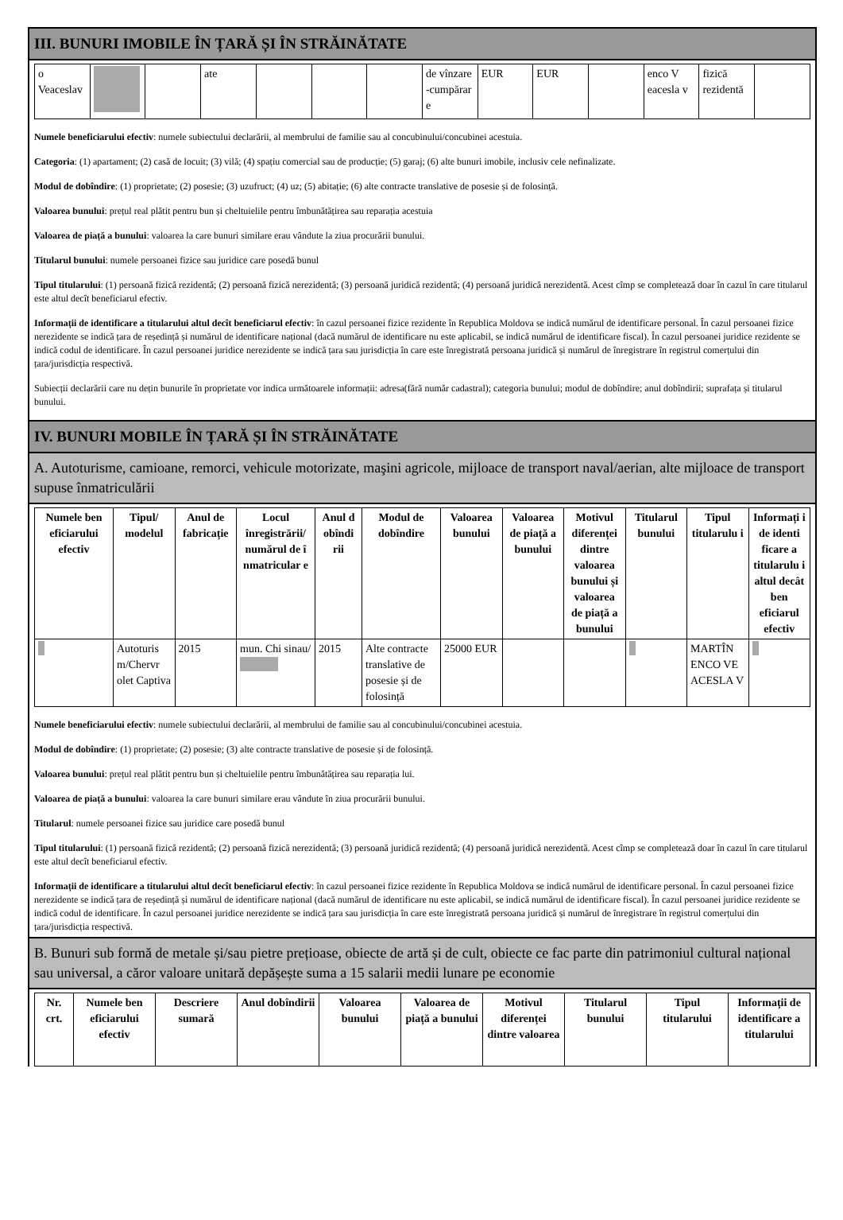III. BUNURI IMOBILE ÎN ȚARĂ ȘI ÎN STRĂINĂTATE
| o Veaceslav | | | ate | | | | de vînzare -cumpărar e | EUR | EUR | | enco V eacesla v | fizică rezidentă | |
Numele beneficiarului efectiv: numele subiectului declarării, al membrului de familie sau al concubinului/concubinei acestuia.
Categoria: (1) apartament; (2) casă de locuit; (3) vilă; (4) spațiu comercial sau de producție; (5) garaj; (6) alte bunuri imobile, inclusiv cele nefinalizate.
Modul de dobîndire: (1) proprietate; (2) posesie; (3) uzufruct; (4) uz; (5) abitație; (6) alte contracte translative de posesie și de folosință.
Valoarea bunului: prețul real plătit pentru bun și cheltuielile pentru îmbunătățirea sau reparația acestuia
Valoarea de piață a bunului: valoarea la care bunuri similare erau vândute la ziua procurării bunului.
Titularul bunului: numele persoanei fizice sau juridice care posedă bunul
Tipul titularului: (1) persoană fizică rezidentă; (2) persoană fizică nerezidentă; (3) persoană juridică rezidentă; (4) persoană juridică nerezidentă. Acest cîmp se completează doar în cazul în care titularul este altul decît beneficiarul efectiv.
Informații de identificare a titularului altul decît beneficiarul efectiv: în cazul persoanei fizice rezidente în Republica Moldova se indică numărul de identificare personal. În cazul persoanei fizice nerezidente se indică țara de reședință și numărul de identificare național (dacă numărul de identificare nu este aplicabil, se indică numărul de identificare fiscal). În cazul persoanei juridice rezidente se indică codul de identificare. În cazul persoanei juridice nerezidente se indică țara sau jurisdicția în care este înregistrată persoana juridică și numărul de înregistrare în registrul comerțului din țara/jurisdicția respectivă.
Subiecții declarării care nu dețin bunurile în proprietate vor indica următoarele informații: adresa(fără număr cadastral); categoria bunului; modul de dobîndire; anul dobîndirii; suprafața și titularul bunului.
IV. BUNURI MOBILE ÎN ȚARĂ ȘI ÎN STRĂINĂTATE
A. Autoturisme, camioane, remorci, vehicule motorizate, maşini agricole, mijloace de transport naval/aerian, alte mijloace de transport supuse înmatriculării
| Numele ben eficiarului efectiv | Tipul/ modelul | Anul de fabricație | Locul înregistrării/ numărul de î nmatricular e | Anul d obîndi rii | Modul de dobîndire | Valoarea bunului | Valoarea de piață a bunului | Motivul diferenței dintre valoarea bunului și valoarea de piață a bunului | Titularul bunului | Tipul titularulu i | Informați i de identi ficare a titularulu i altul decât ben eficiarul efectiv |
| --- | --- | --- | --- | --- | --- | --- | --- | --- | --- | --- | --- |
| | Autoturis m/Chervr olet Captiva | 2015 | mun. Chi sinau/ | 2015 | Alte contracte translative de posesie și de folosință | 25000 EUR | | | | MARTÎN ENCO VE ACESLA V | |
Numele beneficiarului efectiv: numele subiectului declarării, al membrului de familie sau al concubinului/concubinei acestuia.
Modul de dobîndire: (1) proprietate; (2) posesie; (3) alte contracte translative de posesie și de folosință.
Valoarea bunului: prețul real plătit pentru bun și cheltuielile pentru îmbunătățirea sau reparația lui.
Valoarea de piață a bunului: valoarea la care bunuri similare erau vândute în ziua procurării bunului.
Titularul: numele persoanei fizice sau juridice care posedă bunul
Tipul titularului: (1) persoană fizică rezidentă; (2) persoană fizică nerezidentă; (3) persoană juridică rezidentă; (4) persoană juridică nerezidentă. Acest cîmp se completează doar în cazul în care titularul este altul decît beneficiarul efectiv.
Informații de identificare a titularului altul decît beneficiarul efectiv: în cazul persoanei fizice rezidente în Republica Moldova se indică numărul de identificare personal. În cazul persoanei fizice nerezidente se indică țara de reședință și numărul de identificare național (dacă numărul de identificare nu este aplicabil, se indică numărul de identificare fiscal). În cazul persoanei juridice rezidente se indică codul de identificare. În cazul persoanei juridice nerezidente se indică țara sau jurisdicția în care este înregistrată persoana juridică și numărul de înregistrare în registrul comerțului din țara/jurisdicția respectivă.
B. Bunuri sub formă de metale și/sau pietre prețioase, obiecte de artă și de cult, obiecte ce fac parte din patrimoniul cultural național sau universal, a căror valoare unitară depășește suma a 15 salarii medii lunare pe economie
| Nr. crt. | Numele ben eficiarului efectiv | Descriere sumară | Anul dobîndirii | Valoarea bunului | Valoarea de piață a bunului | Motivul diferenței dintre valoarea | Titularul bunului | Tipul titularului | Informații de identificare a titularului |
| --- | --- | --- | --- | --- | --- | --- | --- | --- | --- |